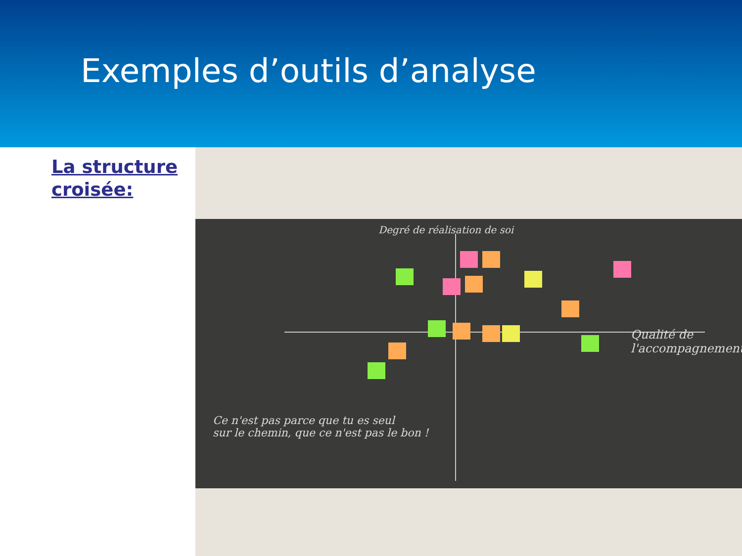Exemples d’outils d’analyse
La structure croisée:
Degré de réalisation de soi
Qualité de l'accompagnement
Ce n'est pas parce que tu es seul
sur le chemin, que ce n'est pas le bon !